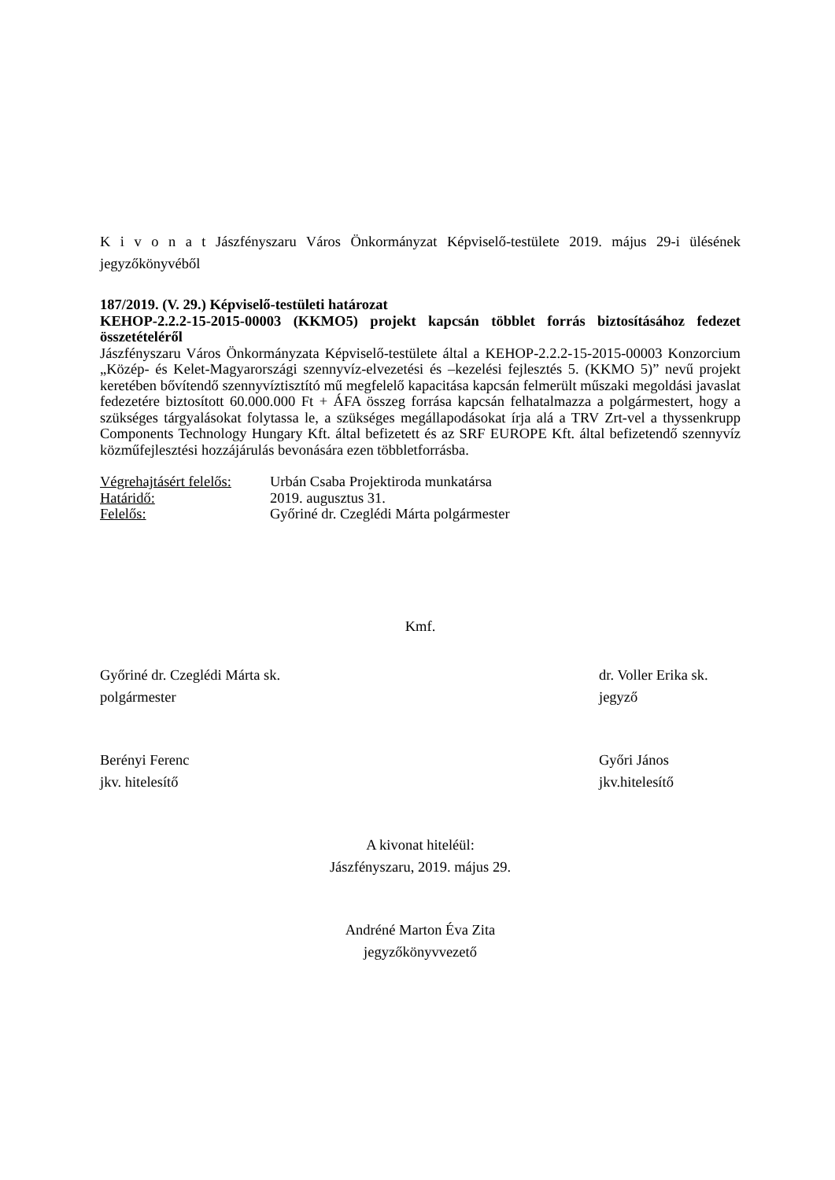K i v o n a t Jászfényszaru Város Önkormányzat Képviselő-testülete 2019. május 29-i ülésének jegyzőkönyvéből
187/2019. (V. 29.) Képviselő-testületi határozat
KEHOP-2.2.2-15-2015-00003 (KKMO5) projekt kapcsán többlet forrás biztosításához fedezet összetételéről
Jászfényszaru Város Önkormányzata Képviselő-testülete által a KEHOP-2.2.2-15-2015-00003 Konzorcium „Közép- és Kelet-Magyarországi szennyvíz-elvezetési és –kezelési fejlesztés 5. (KKMO 5)” nevű projekt keretében bővítendő szennyvíztisztító mű megfelelő kapacitása kapcsán felmerült műszaki megoldási javaslat fedezetére biztosított 60.000.000 Ft + ÁFA összeg forrása kapcsán felhatalmazza a polgármestert, hogy a szükséges tárgyalásokat folytassa le, a szükséges megállapodásokat írja alá a TRV Zrt-vel a thyssenkrupp Components Technology Hungary Kft. által befizetett és az SRF EUROPE Kft. által befizetendő szennyvíz közműfejlesztési hozzájárulás bevonására ezen többletforrásba.
Végrehajtásért felelős: Urbán Csaba Projektiroda munkatársa
Határidő: 2019. augusztus 31.
Felelős: Győriné dr. Czeglédi Márta polgármester
Kmf.
Győriné dr. Czeglédi Márta sk.
polgármester
dr. Voller Erika sk.
jegyző
Berényi Ferenc
jkv. hitelesítő
Győri János
jkv.hitelesítő
A kivonat hiteléül:
Jászfényszaru, 2019. május 29.
Andréné Marton Éva Zita
jegyzőkönyvvezető